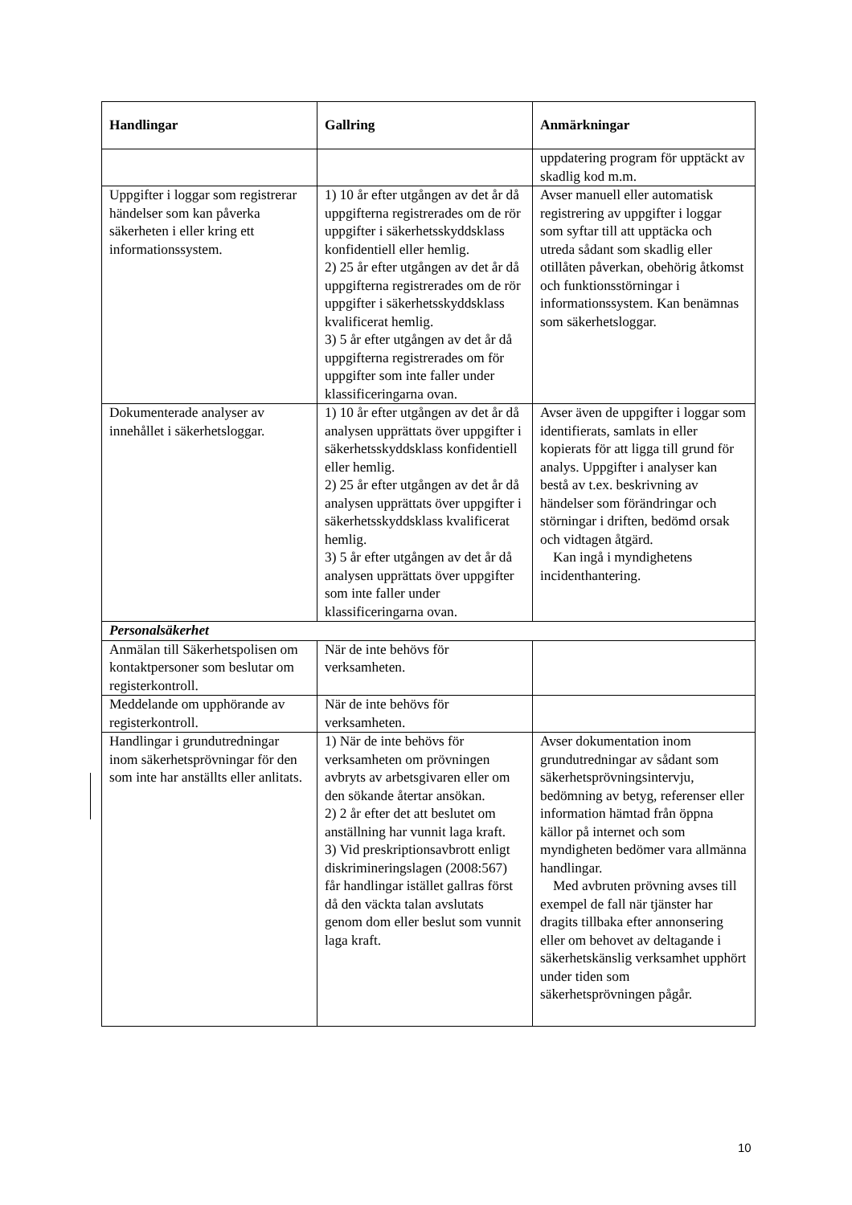| Handlingar | Gallring | Anmärkningar |
| --- | --- | --- |
| | | uppdatering program för upptäckt av skadlig kod m.m. |
| Uppgifter i loggar som registrerar händelser som kan påverka säkerheten i eller kring ett informationssystem. | 1) 10 år efter utgången av det år då uppgifterna registrerades om de rör uppgifter i säkerhetsskyddsklass konfidentiell eller hemlig. 2) 25 år efter utgången av det år då uppgifterna registrerades om de rör uppgifter i säkerhetsskyddsklass kvalificerat hemlig. 3) 5 år efter utgången av det år då uppgifterna registrerades om för uppgifter som inte faller under klassificeringarna ovan. | Avser manuell eller automatisk registrering av uppgifter i loggar som syftar till att upptäcka och utreda sådant som skadlig eller otillåten påverkan, obehörig åtkomst och funktionsstörningar i informationssystem. Kan benämnas som säkerhetsloggar. |
| Dokumenterade analyser av innehållet i säkerhetsloggar. | 1) 10 år efter utgången av det år då analysen upprättats över uppgifter i säkerhetsskyddsklass konfidentiell eller hemlig. 2) 25 år efter utgången av det år då analysen upprättats över uppgifter i säkerhetsskyddsklass kvalificerat hemlig. 3) 5 år efter utgången av det år då analysen upprättats över uppgifter som inte faller under klassificeringarna ovan. | Avser även de uppgifter i loggar som identifierats, samlats in eller kopierats för att ligga till grund för analys. Uppgifter i analyser kan bestå av t.ex. beskrivning av händelser som förändringar och störningar i driften, bedömd orsak och vidtagen åtgärd. Kan ingå i myndighetens incidenthantering. |
| Personalsäkerhet | | |
| Anmälan till Säkerhetspolisen om kontaktpersoner som beslutar om registerkontroll. | När de inte behövs för verksamheten. | |
| Meddelande om upphörande av registerkontroll. | När de inte behövs för verksamheten. | |
| Handlingar i grundutredningar inom säkerhetsprövningar för den som inte har anställts eller anlitats. | 1) När de inte behövs för verksamheten om prövningen avbryts av arbetsgivaren eller om den sökande återtar ansökan. 2) 2 år efter det att beslutet om anställning har vunnit laga kraft. 3) Vid preskriptionsavbrott enligt diskrimineringslagen (2008:567) får handlingar istället gallras först då den väckta talan avslutats genom dom eller beslut som vunnit laga kraft. | Avser dokumentation inom grundutredningar av sådant som säkerhetsprövningsintervju, bedömning av betyg, referenser eller information hämtad från öppna källor på internet och som myndigheten bedömer vara allmänna handlingar. Med avbruten prövning avses till exempel de fall när tjänster har dragits tillbaka efter annonsering eller om behovet av deltagande i säkerhetskänslig verksamhet upphört under tiden som säkerhetsprövningen pågår. |
10